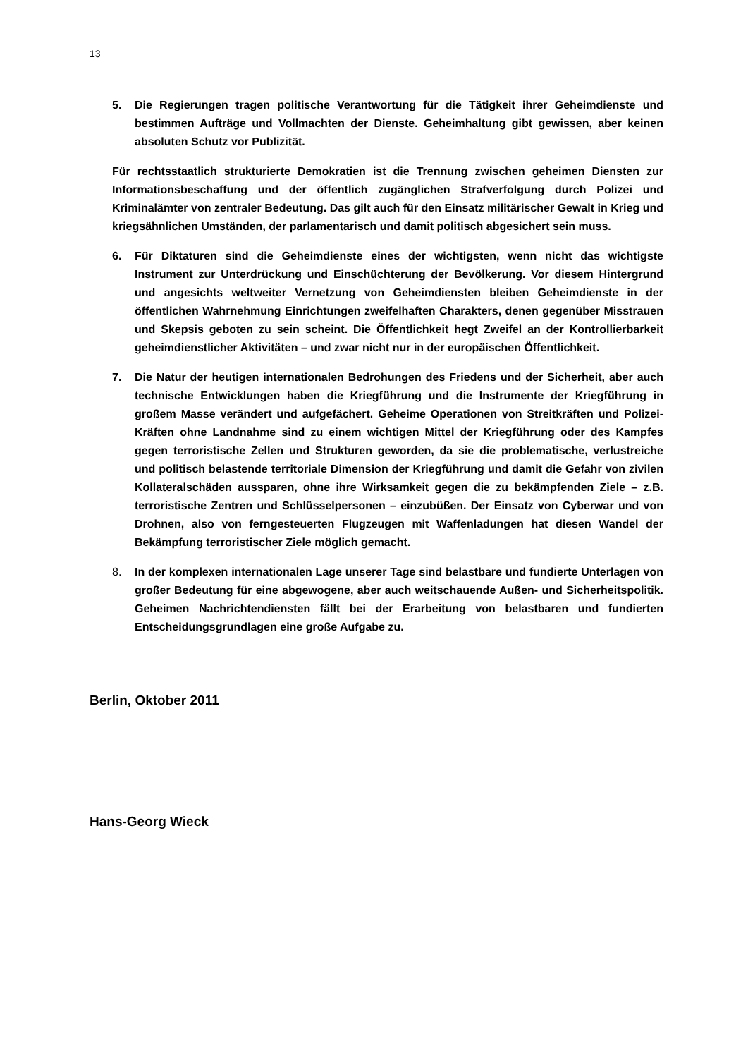13
5. Die Regierungen tragen politische Verantwortung für die Tätigkeit ihrer Geheimdienste und bestimmen Aufträge und Vollmachten der Dienste. Geheimhaltung gibt gewissen, aber keinen absoluten Schutz vor Publizität.
Für rechtsstaatlich strukturierte Demokratien ist die Trennung zwischen geheimen Diensten zur Informationsbeschaffung und der öffentlich zugänglichen Strafverfolgung durch Polizei und Kriminalämter von zentraler Bedeutung. Das gilt auch für den Einsatz militärischer Gewalt in Krieg und kriegsähnlichen Umständen, der parlamentarisch und damit politisch abgesichert sein muss.
6. Für Diktaturen sind die Geheimdienste eines der wichtigsten, wenn nicht das wichtigste Instrument zur Unterdrückung und Einschüchterung der Bevölkerung. Vor diesem Hintergrund und angesichts weltweiter Vernetzung von Geheimdiensten bleiben Geheimdienste in der öffentlichen Wahrnehmung Einrichtungen zweifelhaften Charakters, denen gegenüber Misstrauen und Skepsis geboten zu sein scheint. Die Öffentlichkeit hegt Zweifel an der Kontrollierbarkeit geheimdienstlicher Aktivitäten – und zwar nicht nur in der europäischen Öffentlichkeit.
7. Die Natur der heutigen internationalen Bedrohungen des Friedens und der Sicherheit, aber auch technische Entwicklungen haben die Kriegführung und die Instrumente der Kriegführung in großem Masse verändert und aufgefächert. Geheime Operationen von Streitkräften und Polizei-Kräften ohne Landnahme sind zu einem wichtigen Mittel der Kriegführung oder des Kampfes gegen terroristische Zellen und Strukturen geworden, da sie die problematische, verlustreiche und politisch belastende territoriale Dimension der Kriegführung und damit die Gefahr von zivilen Kollateralschäden aussparen, ohne ihre Wirksamkeit gegen die zu bekämpfenden Ziele – z.B. terroristische Zentren und Schlüsselpersonen – einzubüßen. Der Einsatz von Cyberwar und von Drohnen, also von ferngesteuerten Flugzeugen mit Waffenladungen hat diesen Wandel der Bekämpfung terroristischer Ziele möglich gemacht.
8. In der komplexen internationalen Lage unserer Tage sind belastbare und fundierte Unterlagen von großer Bedeutung für eine abgewogene, aber auch weitschauende Außen- und Sicherheitspolitik. Geheimen Nachrichtendiensten fällt bei der Erarbeitung von belastbaren und fundierten Entscheidungsgrundlagen eine große Aufgabe zu.
Berlin, Oktober 2011
Hans-Georg Wieck